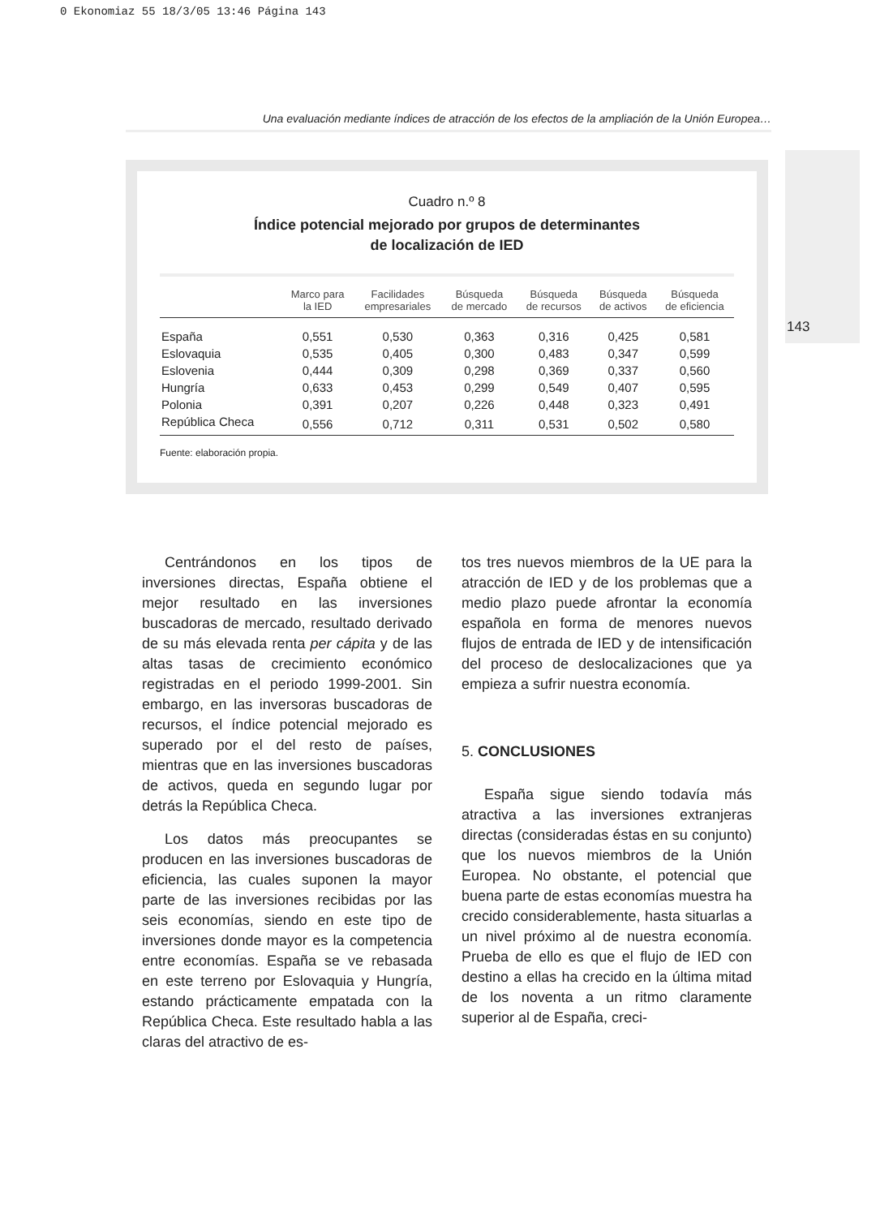0 Ekonomiaz 55 18/3/05 13:46 Página 143
143
Una evaluación mediante índices de atracción de los efectos de la ampliación de la Unión Europea…
Cuadro n.º 8
Índice potencial mejorado por grupos de determinantes
de localización de IED
| | Marco para la IED | Facilidades empresariales | Búsqueda de mercado | Búsqueda de recursos | Búsqueda de activos | Búsqueda de eficiencia |
| --- | --- | --- | --- | --- | --- | --- |
| España | 0,551 | 0,530 | 0,363 | 0,316 | 0,425 | 0,581 |
| Eslovaquia | 0,535 | 0,405 | 0,300 | 0,483 | 0,347 | 0,599 |
| Eslovenia | 0,444 | 0,309 | 0,298 | 0,369 | 0,337 | 0,560 |
| Hungría | 0,633 | 0,453 | 0,299 | 0,549 | 0,407 | 0,595 |
| Polonia | 0,391 | 0,207 | 0,226 | 0,448 | 0,323 | 0,491 |
| República Checa | 0,556 | 0,712 | 0,311 | 0,531 | 0,502 | 0,580 |
Fuente: elaboración propia.
Centrándonos en los tipos de inversiones directas, España obtiene el mejor resultado en las inversiones buscadoras de mercado, resultado derivado de su más elevada renta per cápita y de las altas tasas de crecimiento económico registradas en el periodo 1999-2001. Sin embargo, en las inversoras buscadoras de recursos, el índice potencial mejorado es superado por el del resto de países, mientras que en las inversiones buscadoras de activos, queda en segundo lugar por detrás la República Checa.
Los datos más preocupantes se producen en las inversiones buscadoras de eficiencia, las cuales suponen la mayor parte de las inversiones recibidas por las seis economías, siendo en este tipo de inversiones donde mayor es la competencia entre economías. España se ve rebasada en este terreno por Eslovaquia y Hungría, estando prácticamente empatada con la República Checa. Este resultado habla a las claras del atractivo de es-
tos tres nuevos miembros de la UE para la atracción de IED y de los problemas que a medio plazo puede afrontar la economía española en forma de menores nuevos flujos de entrada de IED y de intensificación del proceso de deslocalizaciones que ya empieza a sufrir nuestra economía.
5. CONCLUSIONES
España sigue siendo todavía más atractiva a las inversiones extranjeras directas (consideradas éstas en su conjunto) que los nuevos miembros de la Unión Europea. No obstante, el potencial que buena parte de estas economías muestra ha crecido considerablemente, hasta situarlas a un nivel próximo al de nuestra economía. Prueba de ello es que el flujo de IED con destino a ellas ha crecido en la última mitad de los noventa a un ritmo claramente superior al de España, creci-